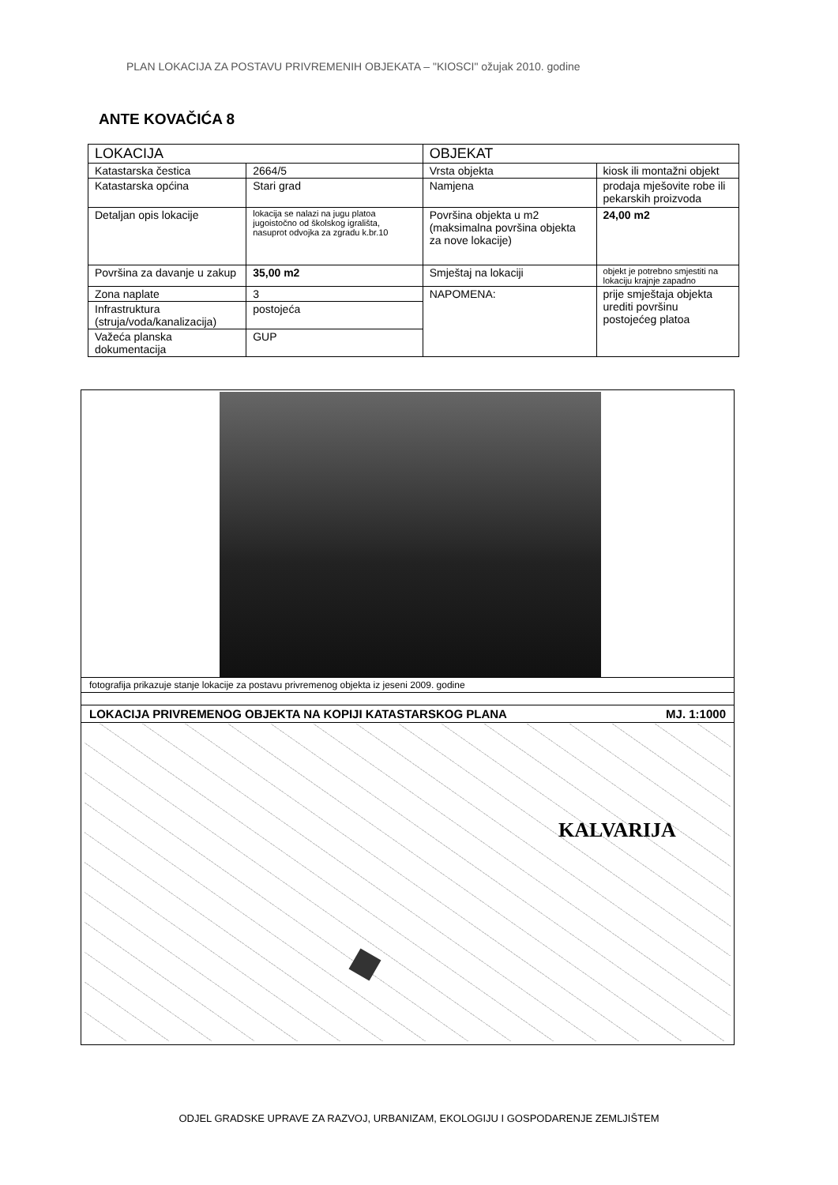PLAN LOKACIJA ZA POSTAVU PRIVREMENIH OBJEKATA – "KIOSCI" ožujak 2010. godine
ANTE KOVAČIĆA 8
| LOKACIJA | | OBJEKAT | |
| --- | --- | --- | --- |
| Katastarska čestica | 2664/5 | Vrsta objekta | kiosk ili montažni objekt |
| Katastarska općina | Stari grad | Namjena | prodaja mješovite robe ili pekarskih proizvoda |
| Detaljan opis lokacije | lokacija se nalazi na jugu platoa jugoistočno od školskog igrališta, nasuprot odvojka za zgradu k.br.10 | Površina objekta u m2 (maksimalna površina objekta za nove lokacije) | 24,00 m2 |
| Površina za davanje u zakup | 35,00 m2 | Smještaj na lokaciji | objekt je potrebno smjestiti na lokaciju krajnje zapadno |
| Zona naplate | 3 | NAPOMENA: | prije smještaja objekta urediti površinu postojećeg platoa |
| Infrastruktura (struja/voda/kanalizacija) | postojeća | | |
| Važeća planska dokumentacija | GUP | | |
fotografija prikazuje stanje lokacije za postavu privremenog objekta iz jeseni 2009. godine
LOKACIJA PRIVREMENOG OBJEKTA NA KOPIJI KATASTARSKOG PLANA MJ. 1:1000
KALVARIJA
ODJEL GRADSKE UPRAVE ZA RAZVOJ, URBANIZAM, EKOLOGIJU I GOSPODARENJE ZEMLJIŠTEM